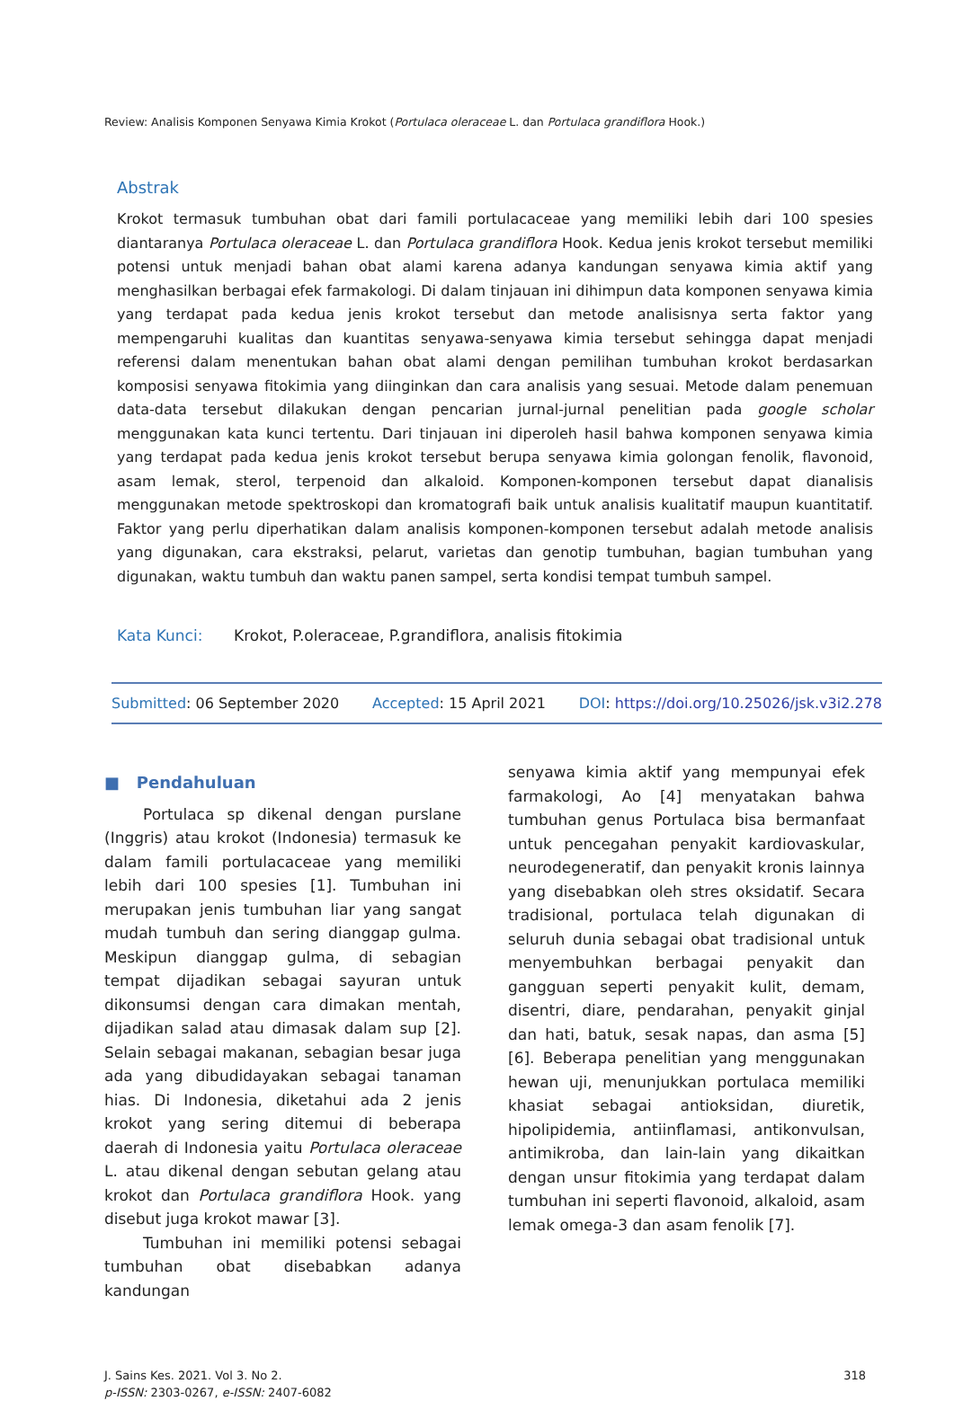Review: Analisis Komponen Senyawa Kimia Krokot (Portulaca oleraceae L. dan Portulaca grandiflora Hook.)
Abstrak
Krokot termasuk tumbuhan obat dari famili portulacaceae yang memiliki lebih dari 100 spesies diantaranya Portulaca oleraceae L. dan Portulaca grandiflora Hook. Kedua jenis krokot tersebut memiliki potensi untuk menjadi bahan obat alami karena adanya kandungan senyawa kimia aktif yang menghasilkan berbagai efek farmakologi. Di dalam tinjauan ini dihimpun data komponen senyawa kimia yang terdapat pada kedua jenis krokot tersebut dan metode analisisnya serta faktor yang mempengaruhi kualitas dan kuantitas senyawa-senyawa kimia tersebut sehingga dapat menjadi referensi dalam menentukan bahan obat alami dengan pemilihan tumbuhan krokot berdasarkan komposisi senyawa fitokimia yang diinginkan dan cara analisis yang sesuai. Metode dalam penemuan data-data tersebut dilakukan dengan pencarian jurnal-jurnal penelitian pada google scholar menggunakan kata kunci tertentu. Dari tinjauan ini diperoleh hasil bahwa komponen senyawa kimia yang terdapat pada kedua jenis krokot tersebut berupa senyawa kimia golongan fenolik, flavonoid, asam lemak, sterol, terpenoid dan alkaloid. Komponen-komponen tersebut dapat dianalisis menggunakan metode spektroskopi dan kromatografi baik untuk analisis kualitatif maupun kuantitatif. Faktor yang perlu diperhatikan dalam analisis komponen-komponen tersebut adalah metode analisis yang digunakan, cara ekstraksi, pelarut, varietas dan genotip tumbuhan, bagian tumbuhan yang digunakan, waktu tumbuh dan waktu panen sampel, serta kondisi tempat tumbuh sampel.
Kata Kunci: Krokot, P.oleraceae, P.grandiflora, analisis fitokimia
Submitted: 06 September 2020 Accepted: 15 April 2021 DOI: https://doi.org/10.25026/jsk.v3i2.278
■ Pendahuluan
Portulaca sp dikenal dengan purslane (Inggris) atau krokot (Indonesia) termasuk ke dalam famili portulacaceae yang memiliki lebih dari 100 spesies [1]. Tumbuhan ini merupakan jenis tumbuhan liar yang sangat mudah tumbuh dan sering dianggap gulma. Meskipun dianggap gulma, di sebagian tempat dijadikan sebagai sayuran untuk dikonsumsi dengan cara dimakan mentah, dijadikan salad atau dimasak dalam sup [2]. Selain sebagai makanan, sebagian besar juga ada yang dibudidayakan sebagai tanaman hias. Di Indonesia, diketahui ada 2 jenis krokot yang sering ditemui di beberapa daerah di Indonesia yaitu Portulaca oleraceae L. atau dikenal dengan sebutan gelang atau krokot dan Portulaca grandiflora Hook. yang disebut juga krokot mawar [3].
Tumbuhan ini memiliki potensi sebagai tumbuhan obat disebabkan adanya kandungan
senyawa kimia aktif yang mempunyai efek farmakologi, Ao [4] menyatakan bahwa tumbuhan genus Portulaca bisa bermanfaat untuk pencegahan penyakit kardiovaskular, neurodegeneratif, dan penyakit kronis lainnya yang disebabkan oleh stres oksidatif. Secara tradisional, portulaca telah digunakan di seluruh dunia sebagai obat tradisional untuk menyembuhkan berbagai penyakit dan gangguan seperti penyakit kulit, demam, disentri, diare, pendarahan, penyakit ginjal dan hati, batuk, sesak napas, dan asma [5] [6]. Beberapa penelitian yang menggunakan hewan uji, menunjukkan portulaca memiliki khasiat sebagai antioksidan, diuretik, hipolipidemia, antiinflamasi, antikonvulsan, antimikroba, dan lain-lain yang dikaitkan dengan unsur fitokimia yang terdapat dalam tumbuhan ini seperti flavonoid, alkaloid, asam lemak omega-3 dan asam fenolik [7].
J. Sains Kes. 2021. Vol 3. No 2.
p-ISSN: 2303-0267, e-ISSN: 2407-6082
318